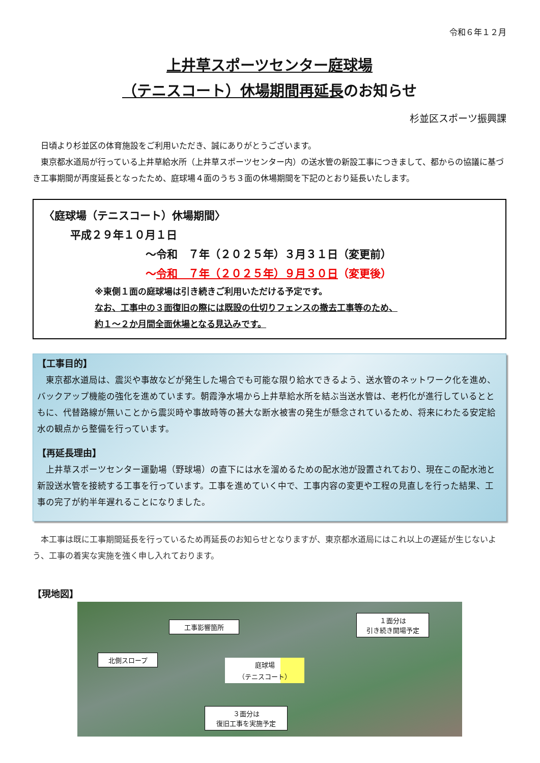令和６年１２月
上井草スポーツセンター庭球場
（テニスコート）休場期間再延長のお知らせ
杉並区スポーツ振興課
　日頃より杉並区の体育施設をご利用いただき、誠にありがとうございます。
　東京都水道局が行っている上井草給水所（上井草スポーツセンター内）の送水管の新設工事につきまして、都からの協議に基づき工事期間が再度延長となったため、庭球場４面のうち３面の休場期間を下記のとおり延長いたします。
〈庭球場（テニスコート）休場期間〉
平成２９年１０月１日
～令和　７年（２０２５年）３月３１日（変更前）
～令和　７年（２０２５年）９月３０日（変更後）
※東側１面の庭球場は引き続きご利用いただける予定です。
なお、工事中の３面復旧の際には既設の仕切りフェンスの撤去工事等のため、
約１～２か月間全面休場となる見込みです。
【工事目的】
　東京都水道局は、震災や事故などが発生した場合でも可能な限り給水できるよう、送水管のネットワーク化を進め、バックアップ機能の強化を進めています。朝霞浄水場から上井草給水所を結ぶ当送水管は、老朽化が進行しているとともに、代替路線が無いことから震災時や事故時等の甚大な断水被害の発生が懸念されているため、将来にわたる安定給水の観点から整備を行っています。
【再延長理由】
　上井草スポーツセンター運動場（野球場）の直下には水を溜めるための配水池が設置されており、現在この配水池と新設送水管を接続する工事を行っています。工事を進めていく中で、工事内容の変更や工程の見直しを行った結果、工事の完了が約半年遅れることになりました。
　本工事は既に工事期間延長を行っているため再延長のお知らせとなりますが、東京都水道局にはこれ以上の遅延が生じないよう、工事の着実な実施を強く申し入れております。
【現地図】
工事影響箇所
１面分は
引き続き開場予定
北側スロープ
庭球場
（テニスコート）
３面分は
復旧工事を実施予定